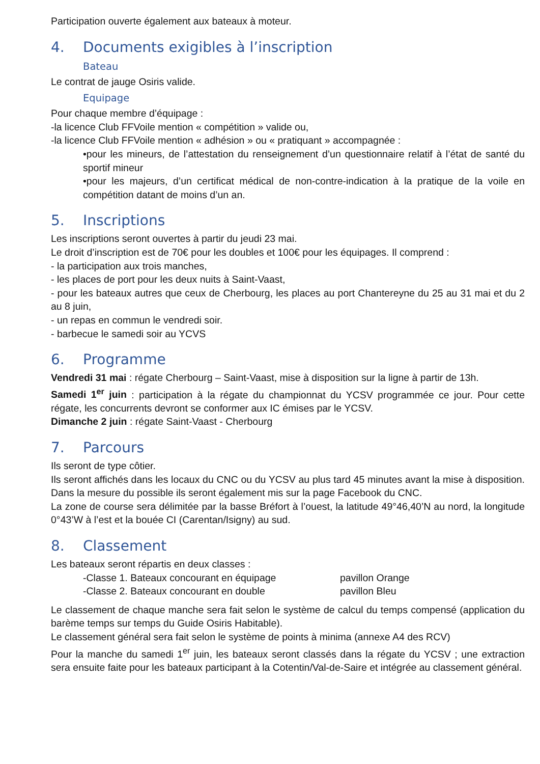Participation ouverte également aux bateaux à moteur.
4. Documents exigibles à l’inscription
Bateau
Le contrat de jauge Osiris valide.
Equipage
Pour chaque membre d’équipage :
-la licence Club FFVoile mention « compétition » valide ou,
-la licence Club FFVoile mention « adhésion » ou « pratiquant » accompagnée :
•pour les mineurs, de l’attestation du renseignement d’un questionnaire relatif à l’état de santé du sportif mineur
•pour les majeurs, d’un certificat médical de non-contre-indication à la pratique de la voile en compétition datant de moins d’un an.
5. Inscriptions
Les inscriptions seront ouvertes à partir du jeudi 23 mai.
Le droit d’inscription est de 70€ pour les doubles et 100€ pour les équipages. Il comprend :
- la participation aux trois manches,
- les places de port pour les deux nuits à Saint-Vaast,
- pour les bateaux autres que ceux de Cherbourg, les places au port Chantereyne du 25 au 31 mai et du 2 au 8 juin,
- un repas en commun le vendredi soir.
- barbecue le samedi soir au YCVS
6. Programme
Vendredi 31 mai : régate Cherbourg – Saint-Vaast, mise à disposition sur la ligne à partir de 13h.
Samedi 1<sup>er</sup> juin : participation à la régate du championnat du YCSV programmée ce jour. Pour cette régate, les concurrents devront se conformer aux IC émises par le YCSV.
Dimanche 2 juin : régate Saint-Vaast - Cherbourg
7. Parcours
Ils seront de type côtier.
Ils seront affichés dans les locaux du CNC ou du YCSV au plus tard 45 minutes avant la mise à disposition. Dans la mesure du possible ils seront également mis sur la page Facebook du CNC.
La zone de course sera délimitée par la basse Bréfort à l’ouest, la latitude 49°46,40’N au nord, la longitude 0°43’W à l’est et la bouée CI (Carentan/Isigny) au sud.
8. Classement
Les bateaux seront répartis en deux classes :
-Classe 1. Bateaux concourant en équipage pavillon Orange
-Classe 2. Bateaux concourant en double pavillon Bleu
Le classement de chaque manche sera fait selon le système de calcul du temps compensé (application du barème temps sur temps du Guide Osiris Habitable).
Le classement général sera fait selon le système de points à minima (annexe A4 des RCV)
Pour la manche du samedi 1<sup>er</sup> juin, les bateaux seront classés dans la régate du YCSV ; une extraction sera ensuite faite pour les bateaux participant à la Cotentin/Val-de-Saire et intégrée au classement général.